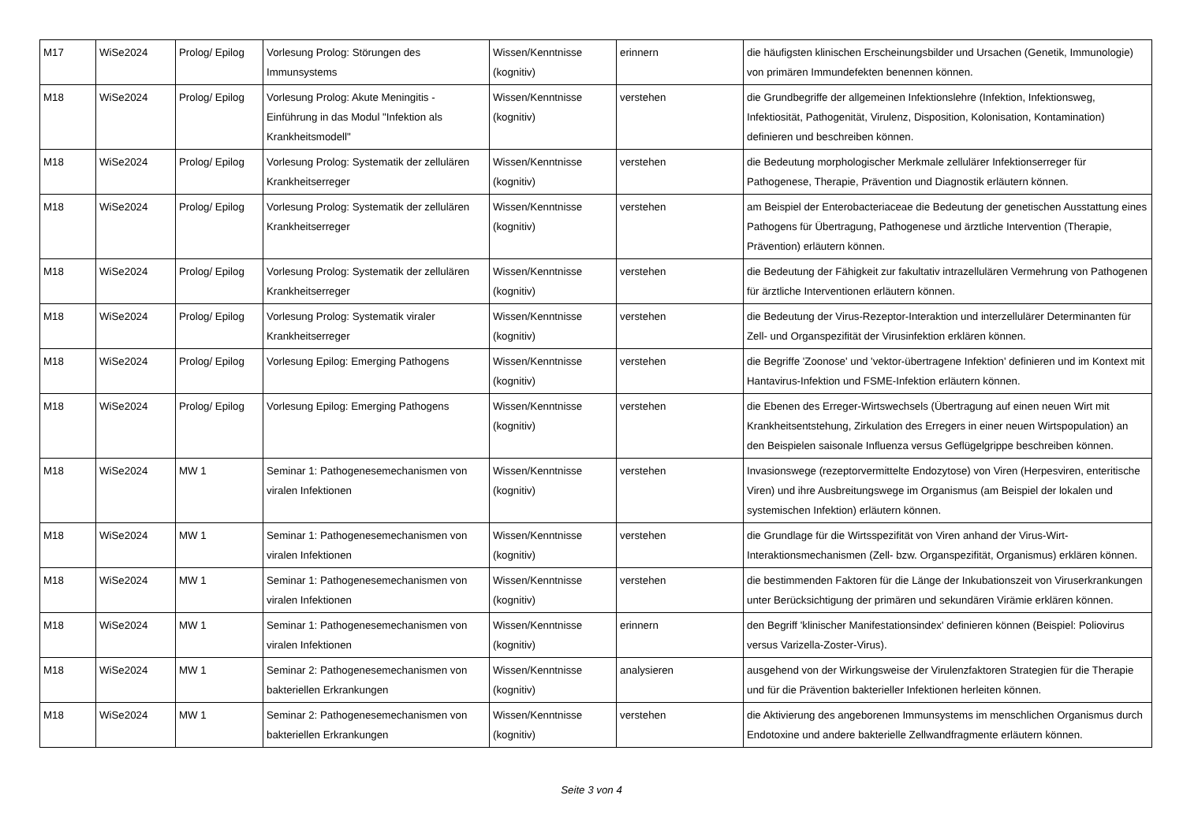| M17 | WiSe2024 | Prolog/ Epilog | Vorlesung Prolog: Störungen des Immunsystems | Wissen/Kenntnisse (kognitiv) | erinnern | die häufigsten klinischen Erscheinungsbilder und Ursachen (Genetik, Immunologie) von primären Immundefekten benennen können. |
| M18 | WiSe2024 | Prolog/ Epilog | Vorlesung Prolog: Akute Meningitis - Einführung in das Modul "Infektion als Krankheitsmodell" | Wissen/Kenntnisse (kognitiv) | verstehen | die Grundbegriffe der allgemeinen Infektionslehre (Infektion, Infektionsweg, Infektiosität, Pathogenität, Virulenz, Disposition, Kolonisation, Kontamination) definieren und beschreiben können. |
| M18 | WiSe2024 | Prolog/ Epilog | Vorlesung Prolog: Systematik der zellulären Krankheitserreger | Wissen/Kenntnisse (kognitiv) | verstehen | die Bedeutung morphologischer Merkmale zellulärer Infektionserreger für Pathogenese, Therapie, Prävention und Diagnostik erläutern können. |
| M18 | WiSe2024 | Prolog/ Epilog | Vorlesung Prolog: Systematik der zellulären Krankheitserreger | Wissen/Kenntnisse (kognitiv) | verstehen | am Beispiel der Enterobacteriaceae die Bedeutung der genetischen Ausstattung eines Pathogens für Übertragung, Pathogenese und ärztliche Intervention (Therapie, Prävention) erläutern können. |
| M18 | WiSe2024 | Prolog/ Epilog | Vorlesung Prolog: Systematik der zellulären Krankheitserreger | Wissen/Kenntnisse (kognitiv) | verstehen | die Bedeutung der Fähigkeit zur fakultativ intrazellulären Vermehrung von Pathogenen für ärztliche Interventionen erläutern können. |
| M18 | WiSe2024 | Prolog/ Epilog | Vorlesung Prolog: Systematik viraler Krankheitserreger | Wissen/Kenntnisse (kognitiv) | verstehen | die Bedeutung der Virus-Rezeptor-Interaktion und interzellulärer Determinanten für Zell- und Organspezifität der Virusinfektion erklären können. |
| M18 | WiSe2024 | Prolog/ Epilog | Vorlesung Epilog: Emerging Pathogens | Wissen/Kenntnisse (kognitiv) | verstehen | die Begriffe 'Zoonose' und 'vektor-übertragene Infektion' definieren und im Kontext mit Hantavirus-Infektion und FSME-Infektion erläutern können. |
| M18 | WiSe2024 | Prolog/ Epilog | Vorlesung Epilog: Emerging Pathogens | Wissen/Kenntnisse (kognitiv) | verstehen | die Ebenen des Erreger-Wirtswechsels (Übertragung auf einen neuen Wirt mit Krankheitsentstehung, Zirkulation des Erregers in einer neuen Wirtspopulation) an den Beispielen saisonale Influenza versus Geflügelgrippe beschreiben können. |
| M18 | WiSe2024 | MW 1 | Seminar 1: Pathogenesemechanismen von viralen Infektionen | Wissen/Kenntnisse (kognitiv) | verstehen | Invasionswege (rezeptorvermittelte Endozytose) von Viren (Herpesviren, enteritische Viren) und ihre Ausbreitungswege im Organismus (am Beispiel der lokalen und systemischen Infektion) erläutern können. |
| M18 | WiSe2024 | MW 1 | Seminar 1: Pathogenesemechanismen von viralen Infektionen | Wissen/Kenntnisse (kognitiv) | verstehen | die Grundlage für die Wirtsspezifität von Viren anhand der Virus-Wirt-Interaktionsmechanismen (Zell- bzw. Organspezifität, Organismus) erklären können. |
| M18 | WiSe2024 | MW 1 | Seminar 1: Pathogenesemechanismen von viralen Infektionen | Wissen/Kenntnisse (kognitiv) | verstehen | die bestimmenden Faktoren für die Länge der Inkubationszeit von Viruserkrankungen unter Berücksichtigung der primären und sekundären Virämie erklären können. |
| M18 | WiSe2024 | MW 1 | Seminar 1: Pathogenesemechanismen von viralen Infektionen | Wissen/Kenntnisse (kognitiv) | erinnern | den Begriff 'klinischer Manifestationsindex' definieren können (Beispiel: Poliovirus versus Varizella-Zoster-Virus). |
| M18 | WiSe2024 | MW 1 | Seminar 2: Pathogenesemechanismen von bakteriellen Erkrankungen | Wissen/Kenntnisse (kognitiv) | analysieren | ausgehend von der Wirkungsweise der Virulenzfaktoren Strategien für die Therapie und für die Prävention bakterieller Infektionen herleiten können. |
| M18 | WiSe2024 | MW 1 | Seminar 2: Pathogenesemechanismen von bakteriellen Erkrankungen | Wissen/Kenntnisse (kognitiv) | verstehen | die Aktivierung des angeborenen Immunsystems im menschlichen Organismus durch Endotoxine und andere bakterielle Zellwandfragmente erläutern können. |
Seite 3 von 4